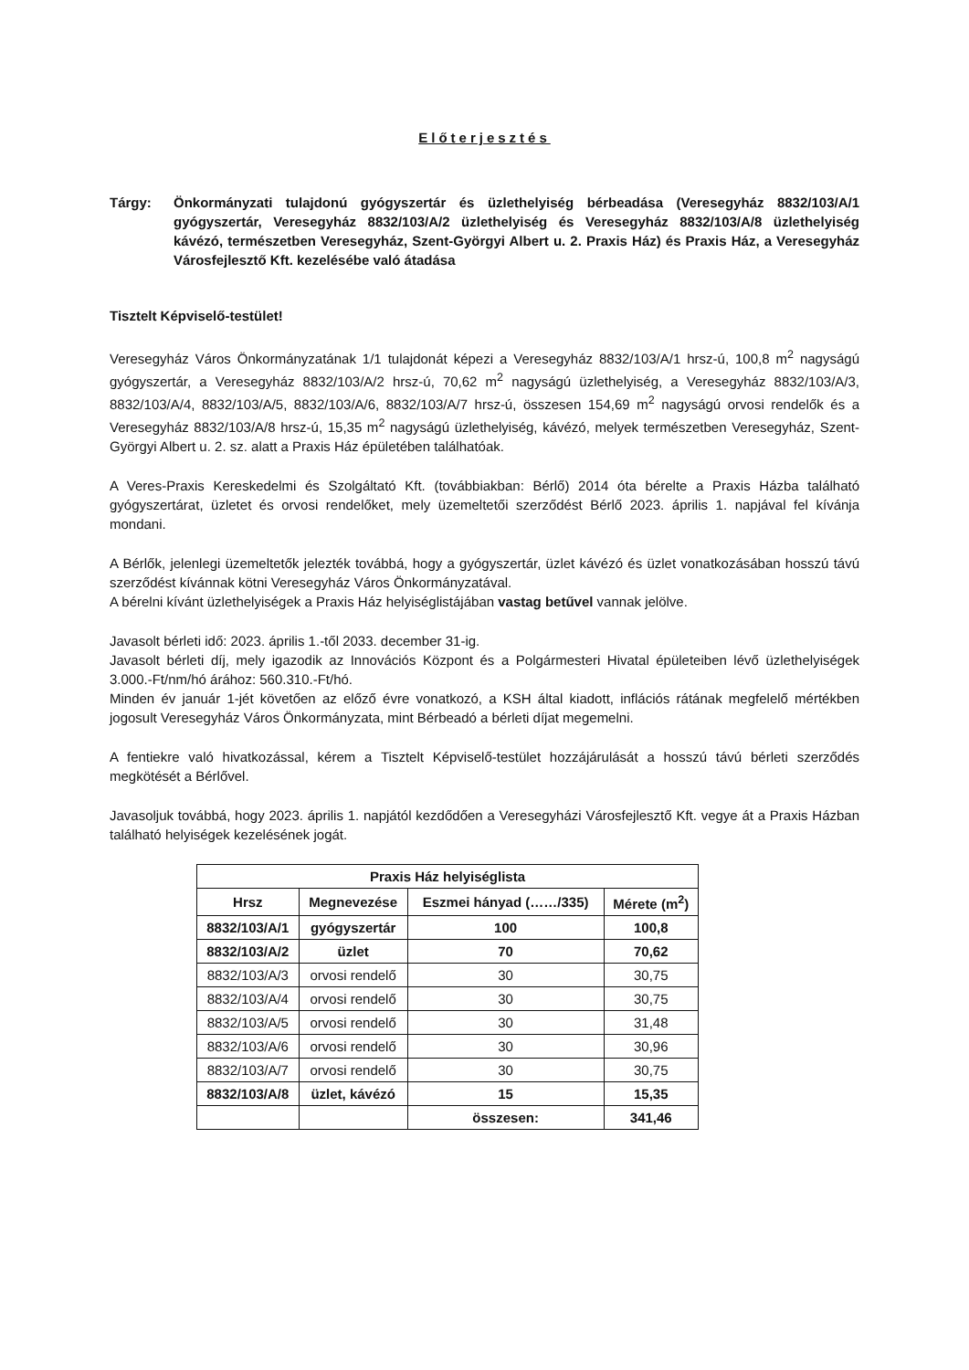Előterjesztés
Tárgy: Önkormányzati tulajdonú gyógyszertár és üzlethelyiség bérbeadása (Veresegyház 8832/103/A/1 gyógyszertár, Veresegyház 8832/103/A/2 üzlethelyiség és Veresegyház 8832/103/A/8 üzlethelyiség kávézó, természetben Veresegyház, Szent-Györgyi Albert u. 2. Praxis Ház) és Praxis Ház, a Veresegyház Városfejlesztő Kft. kezelésébe való átadása
Tisztelt Képviselő-testület!
Veresegyház Város Önkormányzatának 1/1 tulajdonát képezi a Veresegyház 8832/103/A/1 hrsz-ú, 100,8 m<sup>2</sup> nagyságú gyógyszertár, a Veresegyház 8832/103/A/2 hrsz-ú, 70,62 m<sup>2</sup> nagyságú üzlethelyiség, a Veresegyház 8832/103/A/3, 8832/103/A/4, 8832/103/A/5, 8832/103/A/6, 8832/103/A/7 hrsz-ú, összesen 154,69 m<sup>2</sup> nagyságú orvosi rendelők és a Veresegyház 8832/103/A/8 hrsz-ú, 15,35 m<sup>2</sup> nagyságú üzlethelyiség, kávézó, melyek természetben Veresegyház, Szent-Györgyi Albert u. 2. sz. alatt a Praxis Ház épületében találhatóak.
A Veres-Praxis Kereskedelmi és Szolgáltató Kft. (továbbiakban: Bérlő) 2014 óta bérelte a Praxis Házba található gyógyszertárat, üzletet és orvosi rendelőket, mely üzemeltetői szerződést Bérlő 2023. április 1. napjával fel kívánja mondani.
A Bérlők, jelenlegi üzemeltetők jelezték továbbá, hogy a gyógyszertár, üzlet kávézó és üzlet vonatkozásában hosszú távú szerződést kívánnak kötni Veresegyház Város Önkormányzatával.
A bérelni kívánt üzlethelyiségek a Praxis Ház helyiséglistájában vastag betűvel vannak jelölve.
Javasolt bérleti idő: 2023. április 1.-től 2033. december 31-ig.
Javasolt bérleti díj, mely igazodik az Innovációs Központ és a Polgármesteri Hivatal épületeiben lévő üzlethelyiségek 3.000.-Ft/nm/hó árához: 560.310.-Ft/hó.
Minden év január 1-jét követően az előző évre vonatkozó, a KSH által kiadott, inflációs rátának megfelelő mértékben jogosult Veresegyház Város Önkormányzata, mint Bérbeadó a bérleti díjat megemelni.
A fentiekre való hivatkozással, kérem a Tisztelt Képviselő-testület hozzájárulását a hosszú távú bérleti szerződés megkötését a Bérlővel.
Javasoljuk továbbá, hogy 2023. április 1. napjától kezdődően a Veresegyházi Városfejlesztő Kft. vegye át a Praxis Házban található helyiségek kezelésének jogát.
| Praxis Ház helyiséglista | | | |
| --- | --- | --- | --- |
| Hrsz | Megnevezése | Eszmei hányad (……/335) | Mérete (m<sup>2</sup>) |
| 8832/103/A/1 | gyógyszertár | 100 | 100,8 |
| 8832/103/A/2 | üzlet | 70 | 70,62 |
| 8832/103/A/3 | orvosi rendelő | 30 | 30,75 |
| 8832/103/A/4 | orvosi rendelő | 30 | 30,75 |
| 8832/103/A/5 | orvosi rendelő | 30 | 31,48 |
| 8832/103/A/6 | orvosi rendelő | 30 | 30,96 |
| 8832/103/A/7 | orvosi rendelő | 30 | 30,75 |
| 8832/103/A/8 | üzlet, kávézó | 15 | 15,35 |
| | | összesen: | 341,46 |